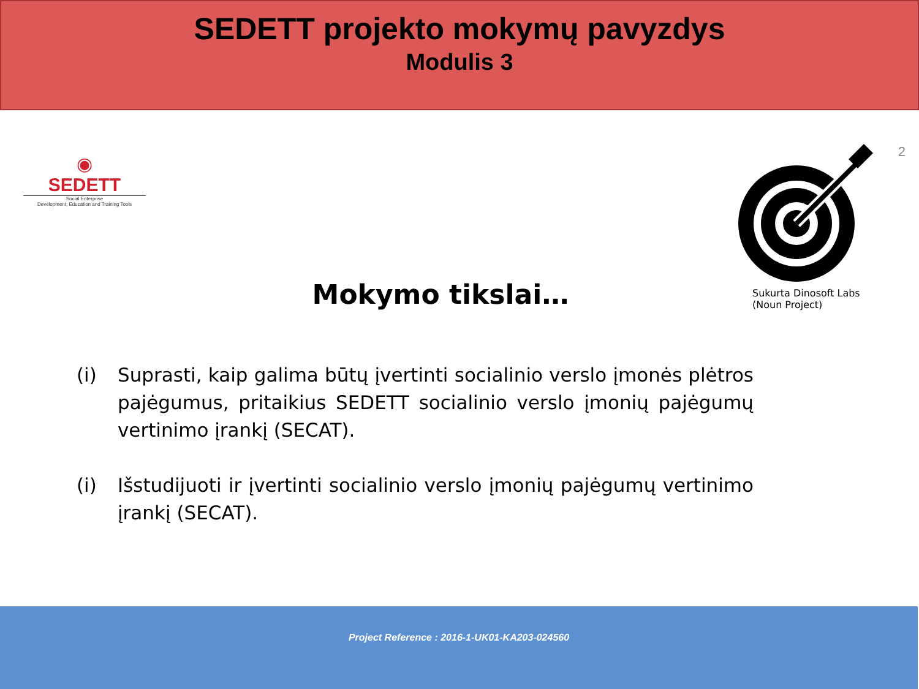SEDETT projekto mokymų pavyzdys
Modulis 3
◉
SEDETT
Social Enterprise
Development, Education and Training Tools
Mokymo tikslai…
Sukurta Dinosoft Labs
(Noun Project)
2
(i) Suprasti, kaip galima būtų įvertinti socialinio verslo įmonės plėtros pajėgumus, pritaikius SEDETT socialinio verslo įmonių pajėgumų vertinimo įrankį (SECAT).
(i) Išstudijuoti ir įvertinti socialinio verslo įmonių pajėgumų vertinimo įrankį (SECAT).
Project Reference : 2016-1-UK01-KA203-024560